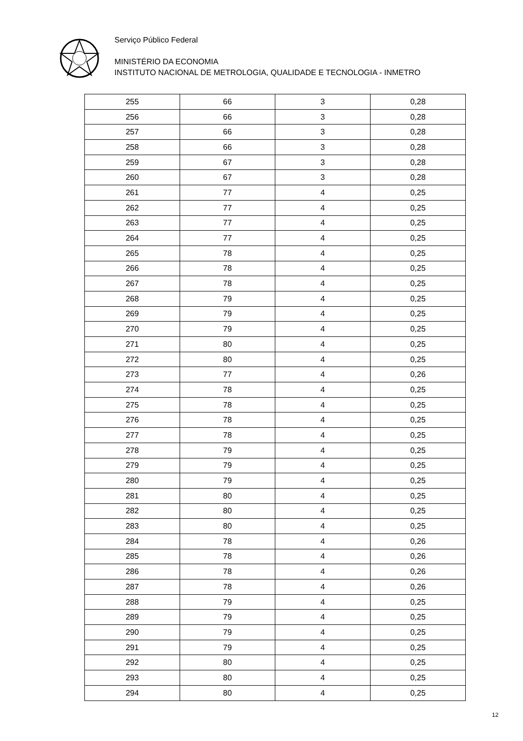Serviço Público Federal
MINISTÉRIO DA ECONOMIA
INSTITUTO NACIONAL DE METROLOGIA, QUALIDADE E TECNOLOGIA - INMETRO
| 255 | 66 | 3 | 0,28 |
| 256 | 66 | 3 | 0,28 |
| 257 | 66 | 3 | 0,28 |
| 258 | 66 | 3 | 0,28 |
| 259 | 67 | 3 | 0,28 |
| 260 | 67 | 3 | 0,28 |
| 261 | 77 | 4 | 0,25 |
| 262 | 77 | 4 | 0,25 |
| 263 | 77 | 4 | 0,25 |
| 264 | 77 | 4 | 0,25 |
| 265 | 78 | 4 | 0,25 |
| 266 | 78 | 4 | 0,25 |
| 267 | 78 | 4 | 0,25 |
| 268 | 79 | 4 | 0,25 |
| 269 | 79 | 4 | 0,25 |
| 270 | 79 | 4 | 0,25 |
| 271 | 80 | 4 | 0,25 |
| 272 | 80 | 4 | 0,25 |
| 273 | 77 | 4 | 0,26 |
| 274 | 78 | 4 | 0,25 |
| 275 | 78 | 4 | 0,25 |
| 276 | 78 | 4 | 0,25 |
| 277 | 78 | 4 | 0,25 |
| 278 | 79 | 4 | 0,25 |
| 279 | 79 | 4 | 0,25 |
| 280 | 79 | 4 | 0,25 |
| 281 | 80 | 4 | 0,25 |
| 282 | 80 | 4 | 0,25 |
| 283 | 80 | 4 | 0,25 |
| 284 | 78 | 4 | 0,26 |
| 285 | 78 | 4 | 0,26 |
| 286 | 78 | 4 | 0,26 |
| 287 | 78 | 4 | 0,26 |
| 288 | 79 | 4 | 0,25 |
| 289 | 79 | 4 | 0,25 |
| 290 | 79 | 4 | 0,25 |
| 291 | 79 | 4 | 0,25 |
| 292 | 80 | 4 | 0,25 |
| 293 | 80 | 4 | 0,25 |
| 294 | 80 | 4 | 0,25 |
12